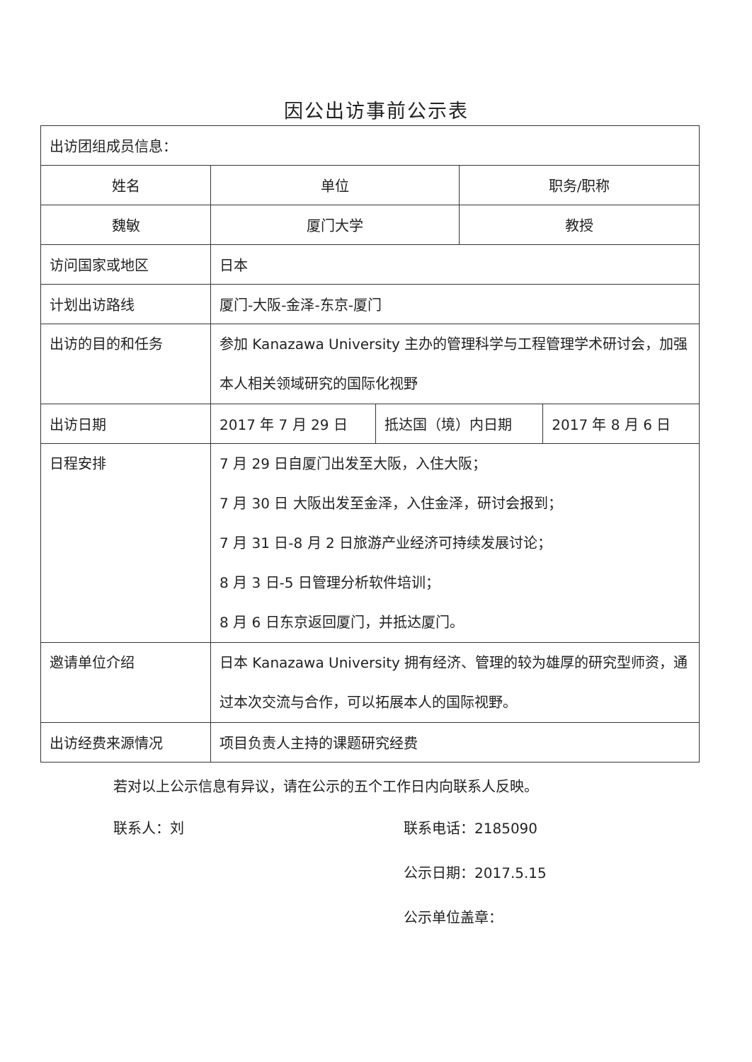因公出访事前公示表
| 出访团组成员信息： | | | | |
| 姓名 | 单位 | | 职务/职称 | |
| 魏敏 | 厦门大学 | | 教授 | |
| 访问国家或地区 | 日本 | | | |
| 计划出访路线 | 厦门-大阪-金泽-东京-厦门 | | | |
| 出访的目的和任务 | 参加 Kanazawa University 主办的管理科学与工程管理学术研讨会，加强本人相关领域研究的国际化视野 | | | |
| 出访日期 | 2017 年 7 月 29 日 | 抵达国（境）内日期 | | 2017 年 8 月 6 日 |
| 日程安排 | 7 月 29 日自厦门出发至大阪，入住大阪； 7 月 30 日 大阪出发至金泽，入住金泽，研讨会报到； 7 月 31 日-8 月 2 日旅游产业经济可持续发展讨论； 8 月 3 日-5 日管理分析软件培训； 8 月 6 日东京返回厦门，并抵达厦门。 | | | |
| 邀请单位介绍 | 日本 Kanazawa University 拥有经济、管理的较为雄厚的研究型师资，通过本次交流与合作，可以拓展本人的国际视野。 | | | |
| 出访经费来源情况 | 项目负责人主持的课题研究经费 | | | |
若对以上公示信息有异议，请在公示的五个工作日内向联系人反映。
联系人：刘 联系电话：2185090
公示日期：2017.5.15
公示单位盖章：